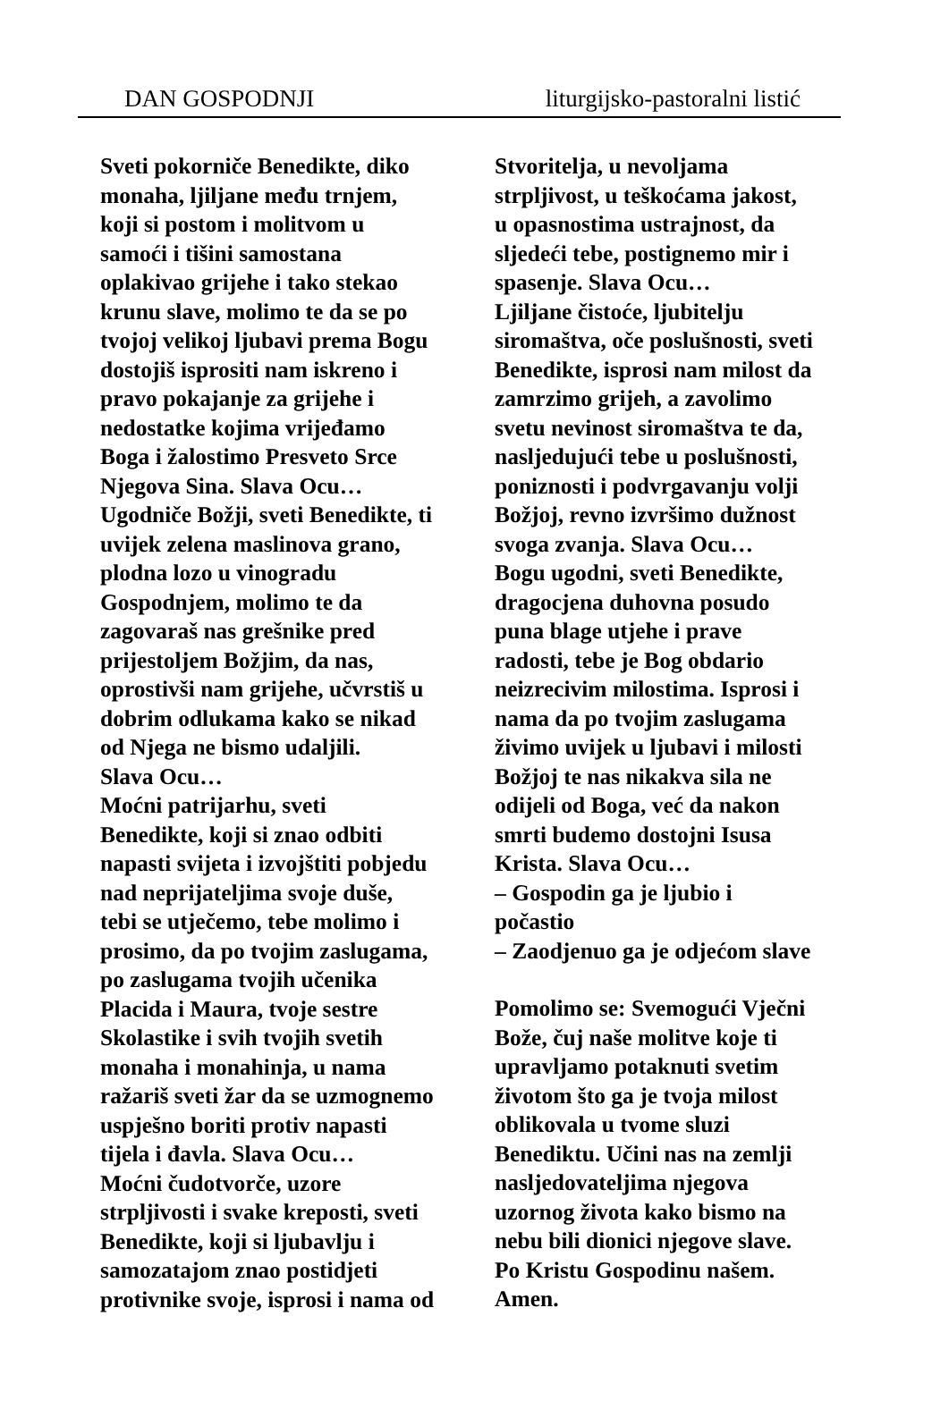DAN GOSPODNJI liturgijsko-pastoralni listić
Sveti pokorniče Benedikte, diko
monaha, ljiljane među trnjem,
koji si postom i molitvom u
samoći i tišini samostana
oplakivao grijehe i tako stekao
krunu slave, molimo te da se po
tvojoj velikoj ljubavi prema Bogu
dostojiš isprositi nam iskreno i
pravo pokajanje za grijehe i
nedostatke kojima vrijeđamo
Boga i žalostimo Presveto Srce
Njegova Sina. Slava Ocu…
Ugodniče Božji, sveti Benedikte, ti
uvijek zelena maslinova grano,
plodna lozo u vinogradu
Gospodnjem, molimo te da
zagovaraš nas grešnike pred
prijestoljem Božjim, da nas,
oprostivši nam grijehe, učvrstiš u
dobrim odlukama kako se nikad
od Njega ne bismo udaljili.
Slava Ocu…
Moćni patrijarhu, sveti
Benedikte, koji si znao odbiti
napasti svijeta i izvojštiti pobjedu
nad neprijateljima svoje duše,
tebi se utječemo, tebe molimo i
prosimo, da po tvojim zaslugama,
po zaslugama tvojih učenika
Placida i Maura, tvoje sestre
Skolastike i svih tvojih svetih
monaha i monahinja, u nama
ražariš sveti žar da se uzmognemo
uspješno boriti protiv napasti
tijela i đavla. Slava Ocu…
Moćni čudotvorče, uzore
strpljivosti i svake kreposti, sveti
Benedikte, koji si ljubavlju i
samozatajom znao postidjeti
protivnike svoje, isprosi i nama od
Stvoritelja, u nevoljama
strpljivost, u teškoćama jakost,
u opasnostima ustrajnost, da
sljedeći tebe, postignemo mir i
spasenje. Slava Ocu…
Ljiljane čistoće, ljubitelju
siromaštva, oče poslušnosti, sveti
Benedikte, isprosi nam milost da
zamrzimo grijeh, a zavolimo
svetu nevinost siromaštva te da,
nasljedujući tebe u poslušnosti,
poniznosti i podvrgavanju volji
Božjoj, revno izvršimo dužnost
svoga zvanja. Slava Ocu…
Bogu ugodni, sveti Benedikte,
dragocjena duhovna posudo
puna blage utjehe i prave
radosti, tebe je Bog obdario
neizrecivim milostima. Isprosi i
nama da po tvojim zaslugama
živimo uvijek u ljubavi i milosti
Božjoj te nas nikakva sila ne
odijeli od Boga, već da nakon
smrti budemo dostojni Isusa
Krista. Slava Ocu…
– Gospodin ga je ljubio i
počastio
– Zaodjenuo ga je odjećom slave
Pomolimo se: Svemogući Vječni
Bože, čuj naše molitve koje ti
upravljamo potaknuti svetim
životom što ga je tvoja milost
oblikovala u tvome sluzi
Benediktu. Učini nas na zemlji
nasljedovateljima njegova
uzornog života kako bismo na
nebu bili dionici njegove slave.
Po Kristu Gospodinu našem.
Amen.